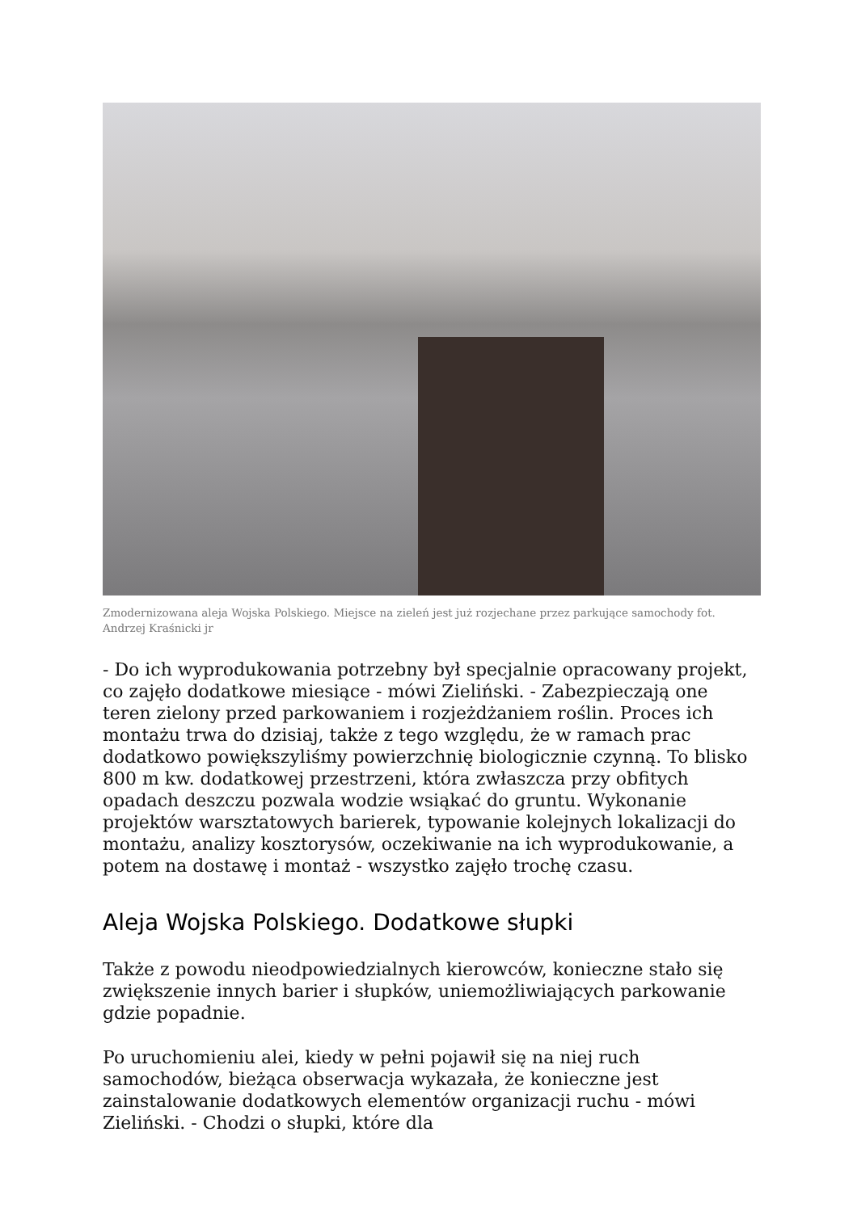Zmodernizowana aleja Wojska Polskiego. Miejsce na zieleń jest już rozjechane przez parkujące samochody fot. Andrzej Kraśnicki jr
- Do ich wyprodukowania potrzebny był specjalnie opracowany projekt, co zajęło dodatkowe miesiące - mówi Zieliński. - Zabezpieczają one teren zielony przed parkowaniem i rozjeżdżaniem roślin. Proces ich montażu trwa do dzisiaj, także z tego względu, że w ramach prac dodatkowo powiększyliśmy powierzchnię biologicznie czynną. To blisko 800 m kw. dodatkowej przestrzeni, która zwłaszcza przy obfitych opadach deszczu pozwala wodzie wsiąkać do gruntu. Wykonanie projektów warsztatowych barierek, typowanie kolejnych lokalizacji do montażu, analizy kosztorysów, oczekiwanie na ich wyprodukowanie, a potem na dostawę i montaż - wszystko zajęło trochę czasu.
Aleja Wojska Polskiego. Dodatkowe słupki
Także z powodu nieodpowiedzialnych kierowców, konieczne stało się zwiększenie innych barier i słupków, uniemożliwiających parkowanie gdzie popadnie.
Po uruchomieniu alei, kiedy w pełni pojawił się na niej ruch samochodów, bieżąca obserwacja wykazała, że konieczne jest zainstalowanie dodatkowych elementów organizacji ruchu - mówi Zieliński. - Chodzi o słupki, które dla